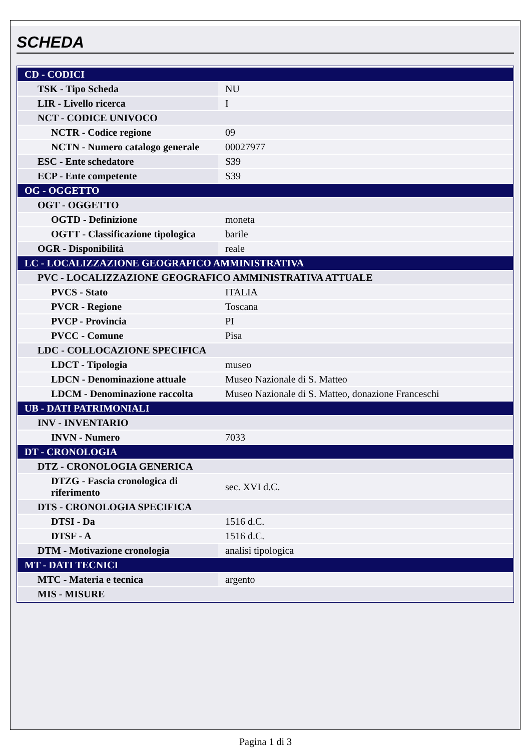SCHEDA
| CD - CODICI | |
| TSK - Tipo Scheda | NU |
| LIR - Livello ricerca | I |
| NCT - CODICE UNIVOCO | |
| NCTR - Codice regione | 09 |
| NCTN - Numero catalogo generale | 00027977 |
| ESC - Ente schedatore | S39 |
| ECP - Ente competente | S39 |
| OG - OGGETTO | |
| OGT - OGGETTO | |
| OGTD - Definizione | moneta |
| OGTT - Classificazione tipologica | barile |
| OGR - Disponibilità | reale |
| LC - LOCALIZZAZIONE GEOGRAFICO AMMINISTRATIVA | |
| PVC - LOCALIZZAZIONE GEOGRAFICO AMMINISTRATIVA ATTUALE | |
| PVCS - Stato | ITALIA |
| PVCR - Regione | Toscana |
| PVCP - Provincia | PI |
| PVCC - Comune | Pisa |
| LDC - COLLOCAZIONE SPECIFICA | |
| LDCT - Tipologia | museo |
| LDCN - Denominazione attuale | Museo Nazionale di S. Matteo |
| LDCM - Denominazione raccolta | Museo Nazionale di S. Matteo, donazione Franceschi |
| UB - DATI PATRIMONIALI | |
| INV - INVENTARIO | |
| INVN - Numero | 7033 |
| DT - CRONOLOGIA | |
| DTZ - CRONOLOGIA GENERICA | |
| DTZG - Fascia cronologica di riferimento | sec. XVI d.C. |
| DTS - CRONOLOGIA SPECIFICA | |
| DTSI - Da | 1516 d.C. |
| DTSF - A | 1516 d.C. |
| DTM - Motivazione cronologia | analisi tipologica |
| MT - DATI TECNICI | |
| MTC - Materia e tecnica | argento |
| MIS - MISURE | |
Pagina 1 di 3